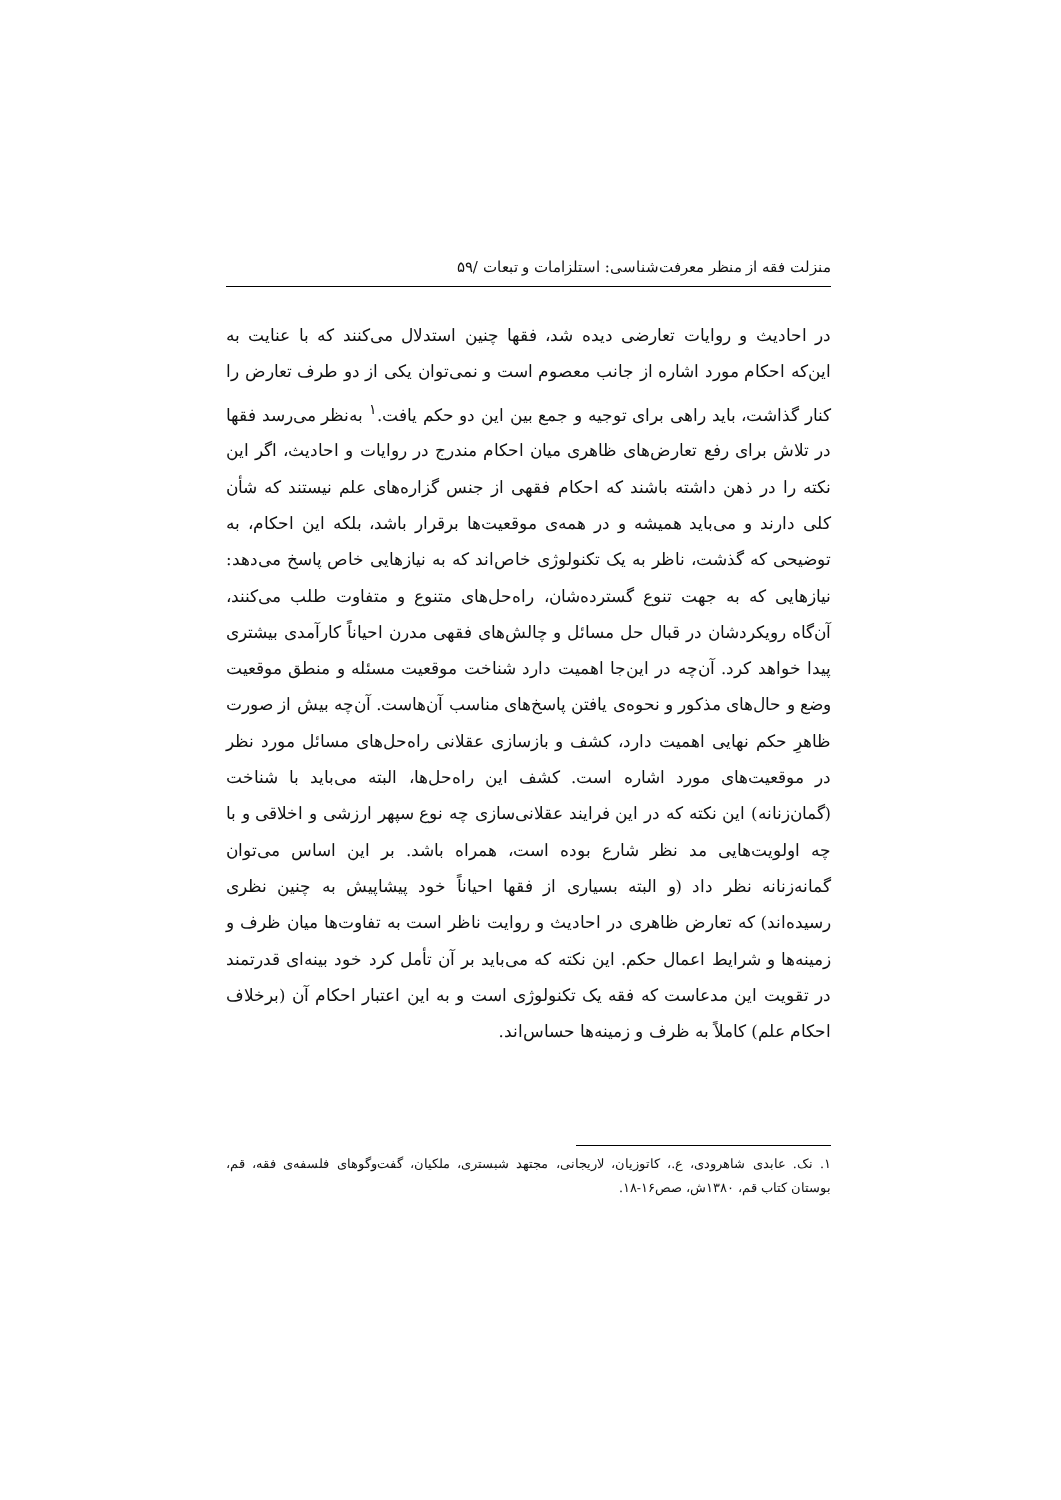منزلت فقه از منظر معرفت‌شناسی: استلزامات و تبعات /۵۹
در احادیث و روایات تعارضی دیده شد، فقها چنین استدلال می‌کنند که با عنایت به این‌که احکام مورد اشاره از جانب معصوم است و نمی‌توان یکی از دو طرف تعارض را کنار گذاشت، باید راهی برای توجیه و جمع بین این دو حکم یافت.<sup>۱</sup> به‌نظر می‌رسد فقها در تلاش برای رفع تعارض‌های ظاهری میان احکام مندرج در روایات و احادیث، اگر این نکته را در ذهن داشته باشند که احکام فقهی از جنس گزاره‌های علم نیستند که شأن کلی دارند و می‌باید همیشه و در همه‌ی موقعیت‌ها برقرار باشد، بلکه این احکام، به توضیحی که گذشت، ناظر به یک تکنولوژی خاص‌اند که به نیازهایی خاص پاسخ می‌دهد: نیازهایی که به جهت تنوع گسترده‌شان، راه‌حل‌های متنوع و متفاوت طلب می‌کنند، آن‌گاه رویکردشان در قبال حل مسائل و چالش‌های فقهی مدرن احیاناً کارآمدی بیشتری پیدا خواهد کرد. آن‌چه در این‌جا اهمیت دارد شناخت موقعیت مسئله و منطق موقعیت وضع و حال‌های مذکور و نحوه‌ی یافتن پاسخ‌های مناسب آن‌هاست. آن‌چه بیش از صورت ظاهرِ حکم نهایی اهمیت دارد، کشف و بازسازی عقلانی راه‌حل‌های مسائل مورد نظر در موقعیت‌های مورد اشاره است. کشف این راه‌حل‌ها، البته می‌باید با شناخت (گمان‌زنانه) این نکته که در این فرایند عقلانی‌سازی چه نوع سپهر ارزشی و اخلاقی و با چه اولویت‌هایی مد نظر شارع بوده است، همراه باشد. بر این اساس می‌توان گمانه‌زنانه نظر داد (و البته بسیاری از فقها احیاناً خود پیشاپیش به چنین نظری رسیده‌اند) که تعارض ظاهری در احادیث و روایت ناظر است به تفاوت‌ها میان ظرف و زمینه‌ها و شرایط اعمال حکم. این نکته که می‌باید بر آن تأمل کرد خود بینه‌ای قدرتمند در تقویت این مدعاست که فقه یک تکنولوژی است و به این اعتبار احکام آن (برخلاف احکام علم) کاملاً به ظرف و زمینه‌ها حساس‌اند.
۱. نک. عابدی شاهرودی، ع.، کاتوزیان، لاریجانی، مجتهد شبستری، ملکیان، گفت‌وگوهای فلسفه‌ی فقه، قم، بوستان کتاب قم، ۱۳۸۰ش، صص۱۶-۱۸.